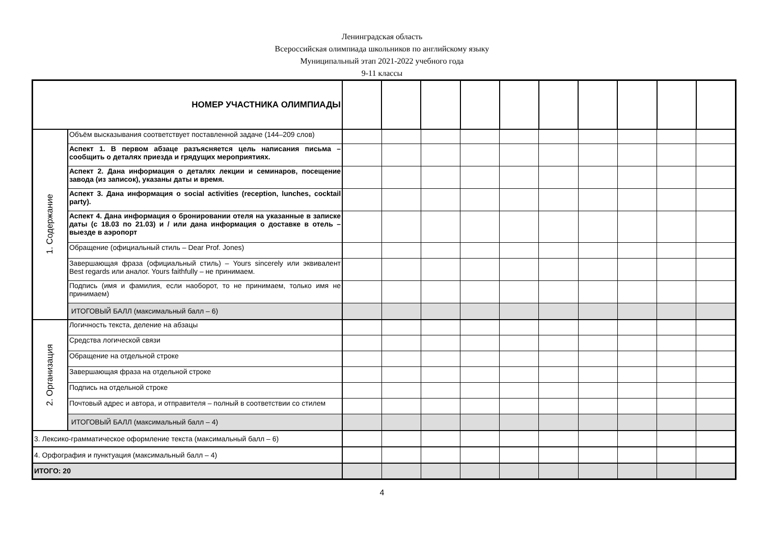Ленинградская область
Всероссийская олимпиада школьников по английскому языку
Муниципальный этап 2021-2022 учебного года
9-11 классы
| НОМЕР УЧАСТНИКА ОЛИМПИАДЫ | | | | | | | | | | | |
| 1. Содержание | Объём высказывания соответствует поставленной задаче (144–209 слов) | | | | | | | | | | |
| | Аспект 1. В первом абзаце разъясняется цель написания письма – сообщить о деталях приезда и грядущих мероприятиях. | | | | | | | | | | |
| | Аспект 2. Дана информация о деталях лекции и семинаров, посещение завода (из записок), указаны даты и время. | | | | | | | | | | |
| | Аспект 3. Дана информация о social activities (reception, lunches, cocktail party). | | | | | | | | | | |
| | Аспект 4. Дана информация о бронировании отеля на указанные в записке даты (с 18.03 по 21.03) и / или дана информация о доставке в отель – выезде в аэропорт | | | | | | | | | | |
| | Обращение (официальный стиль – Dear Prof. Jones) | | | | | | | | | | |
| | Завершающая фраза (официальный стиль) – Yours sincerely или эквивалент Best regards или аналог. Yours faithfully – не принимаем. | | | | | | | | | | |
| | Подпись (имя и фамилия, если наоборот, то не принимаем, только имя не принимаем) | | | | | | | | | | |
| | ИТОГОВЫЙ БАЛЛ (максимальный балл – 6) | | | | | | | | | | |
| 2. Организация | Логичность текста, деление на абзацы | | | | | | | | | | |
| | Средства логической связи | | | | | | | | | | |
| | Обращение на отдельной строке | | | | | | | | | | |
| | Завершающая фраза на отдельной строке | | | | | | | | | | |
| | Подпись на отдельной строке | | | | | | | | | | |
| | Почтовый адрес и автора, и отправителя – полный в соответствии со стилем | | | | | | | | | | |
| | ИТОГОВЫЙ БАЛЛ (максимальный балл – 4) | | | | | | | | | | |
| 3. Лексико-грамматическое оформление текста (максимальный балл – 6) | | | | | | | | | | | |
| 4. Орфография и пунктуация (максимальный балл – 4) | | | | | | | | | | | |
| ИТОГО: 20 | | | | | | | | | | | |
4